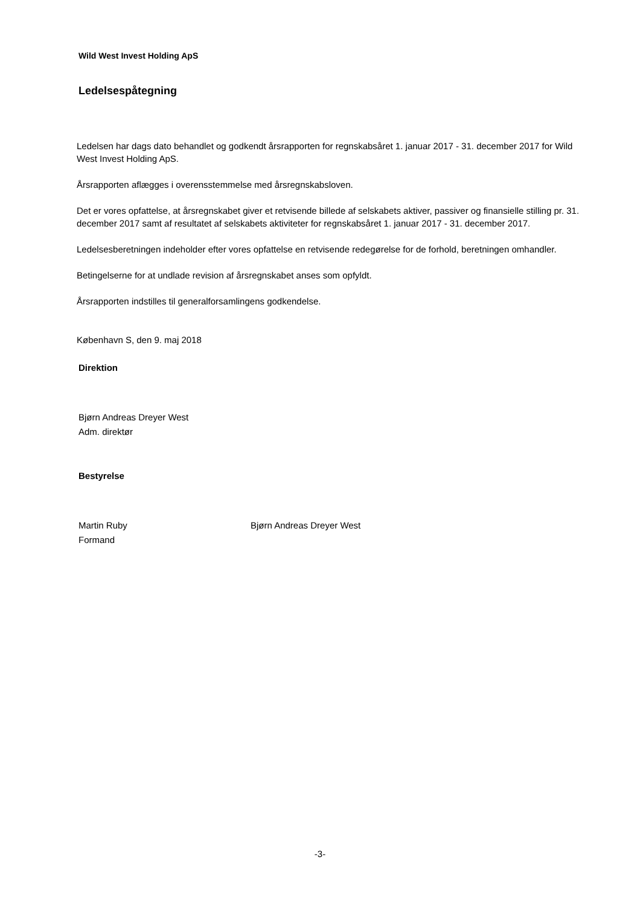Wild West Invest Holding ApS
Ledelsespåtegning
Ledelsen har dags dato behandlet og godkendt årsrapporten for regnskabsåret 1. januar 2017 - 31. december 2017 for Wild West Invest Holding ApS.
Årsrapporten aflægges i overensstemmelse med årsregnskabsloven.
Det er vores opfattelse, at årsregnskabet giver et retvisende billede af selskabets aktiver, passiver og finansielle stilling pr. 31. december 2017 samt af resultatet af selskabets aktiviteter for regnskabsåret 1. januar 2017 - 31. december 2017.
Ledelsesberetningen indeholder efter vores opfattelse en retvisende redegørelse for de forhold, beretningen omhandler.
Betingelserne for at undlade revision af årsregnskabet anses som opfyldt.
Årsrapporten indstilles til generalforsamlingens godkendelse.
København S, den 9. maj 2018
Direktion
Bjørn Andreas Dreyer West
Adm. direktør
Bestyrelse
Martin Ruby
Formand
Bjørn Andreas Dreyer West
-3-